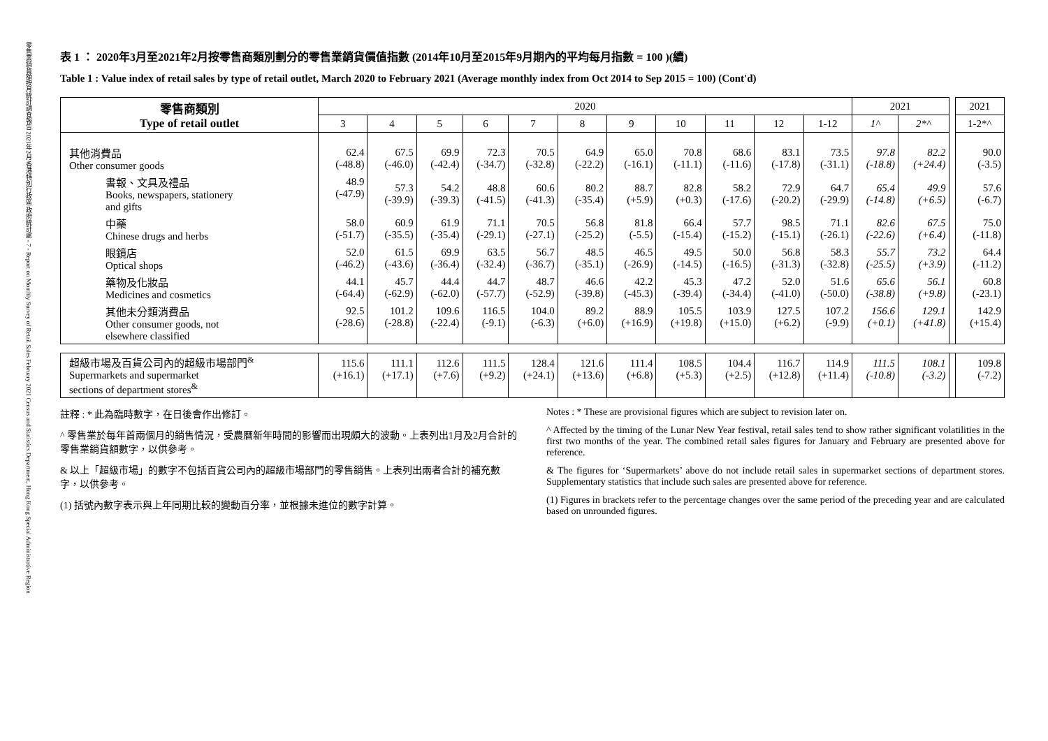零售業銷貨額按月統計調查報告 2021年2月 香港特別行政區 政府統計處 - 7 - Report on Monthly Survey of Retail Sales February 2021 Census and Statistics Department, Hong Kong Special Administrative Region
表 1 ： 2020年3月至2021年2月按零售商類別劃分的零售業銷貨價值指數 (2014年10月至2015年9月期內的平均每月指數 = 100 )(續)
Table 1 : Value index of retail sales by type of retail outlet, March 2020 to February 2021 (Average monthly index from Oct 2014 to Sep 2015 = 100) (Cont'd)
| 零售商類別 Type of retail outlet | 2020 | | | | | | | | | | | 2021 | | | 2021 |
| | 3 | 4 | 5 | 6 | 7 | 8 | 9 | 10 | 11 | 12 | 1-12 | 1^ | 2*^ | | 1-2*^ |
| 其他消費品 Other consumer goods | 62.4 (-48.8) | 67.5 (-46.0) | 69.9 (-42.4) | 72.3 (-34.7) | 70.5 (-32.8) | 64.9 (-22.2) | 65.0 (-16.1) | 70.8 (-11.1) | 68.6 (-11.6) | 83.1 (-17.8) | 73.5 (-31.1) | 97.8 (-18.8) | 82.2 (+24.4) | | 90.0 (-3.5) |
| 書報、文具及禮品 Books, newspapers, stationery and gifts | 48.9 (-47.9) | 57.3 (-39.9) | 54.2 (-39.3) | 48.8 (-41.5) | 60.6 (-41.3) | 80.2 (-35.4) | 88.7 (+5.9) | 82.8 (+0.3) | 58.2 (-17.6) | 72.9 (-20.2) | 64.7 (-29.9) | 65.4 (-14.8) | 49.9 (+6.5) | | 57.6 (-6.7) |
| 中藥 Chinese drugs and herbs | 58.0 (-51.7) | 60.9 (-35.5) | 61.9 (-35.4) | 71.1 (-29.1) | 70.5 (-27.1) | 56.8 (-25.2) | 81.8 (-5.5) | 66.4 (-15.4) | 57.7 (-15.2) | 98.5 (-15.1) | 71.1 (-26.1) | 82.6 (-22.6) | 67.5 (+6.4) | | 75.0 (-11.8) |
| 眼鏡店 Optical shops | 52.0 (-46.2) | 61.5 (-43.6) | 69.9 (-36.4) | 63.5 (-32.4) | 56.7 (-36.7) | 48.5 (-35.1) | 46.5 (-26.9) | 49.5 (-14.5) | 50.0 (-16.5) | 56.8 (-31.3) | 58.3 (-32.8) | 55.7 (-25.5) | 73.2 (+3.9) | | 64.4 (-11.2) |
| 藥物及化妝品 Medicines and cosmetics | 44.1 (-64.4) | 45.7 (-62.9) | 44.4 (-62.0) | 44.7 (-57.7) | 48.7 (-52.9) | 46.6 (-39.8) | 42.2 (-45.3) | 45.3 (-39.4) | 47.2 (-34.4) | 52.0 (-41.0) | 51.6 (-50.0) | 65.6 (-38.8) | 56.1 (+9.8) | | 60.8 (-23.1) |
| 其他未分類消費品 Other consumer goods, not elsewhere classified | 92.5 (-28.6) | 101.2 (-28.8) | 109.6 (-22.4) | 116.5 (-9.1) | 104.0 (-6.3) | 89.2 (+6.0) | 88.9 (+16.9) | 105.5 (+19.8) | 103.9 (+15.0) | 127.5 (+6.2) | 107.2 (-9.9) | 156.6 (+0.1) | 129.1 (+41.8) | | 142.9 (+15.4) |
| 超級市場及百貨公司內的超級市場部門<sup>&</sup> Supermarkets and supermarket sections of department stores<sup>&</sup> | 115.6 (+16.1) | 111.1 (+17.1) | 112.6 (+7.6) | 111.5 (+9.2) | 128.4 (+24.1) | 121.6 (+13.6) | 111.4 (+6.8) | 108.5 (+5.3) | 104.4 (+2.5) | 116.7 (+12.8) | 114.9 (+11.4) | 111.5 (-10.8) | 108.1 (-3.2) | | 109.8 (-7.2) |
註釋 : * 此為臨時數字，在日後會作出修訂。
^ 零售業於每年首兩個月的銷售情況，受農曆新年時間的影響而出現頗大的波動。上表列出1月及2月合計的零售業銷貨額數字，以供參考。
& 以上「超級市場」的數字不包括百貨公司內的超級市場部門的零售銷售。上表列出兩者合計的補充數字，以供參考。
(1) 括號內數字表示與上年同期比較的變動百分率，並根據未進位的數字計算。
Notes : * These are provisional figures which are subject to revision later on.
^ Affected by the timing of the Lunar New Year festival, retail sales tend to show rather significant volatilities in the first two months of the year. The combined retail sales figures for January and February are presented above for reference.
& The figures for ‘Supermarkets’ above do not include retail sales in supermarket sections of department stores. Supplementary statistics that include such sales are presented above for reference.
(1) Figures in brackets refer to the percentage changes over the same period of the preceding year and are calculated based on unrounded figures.